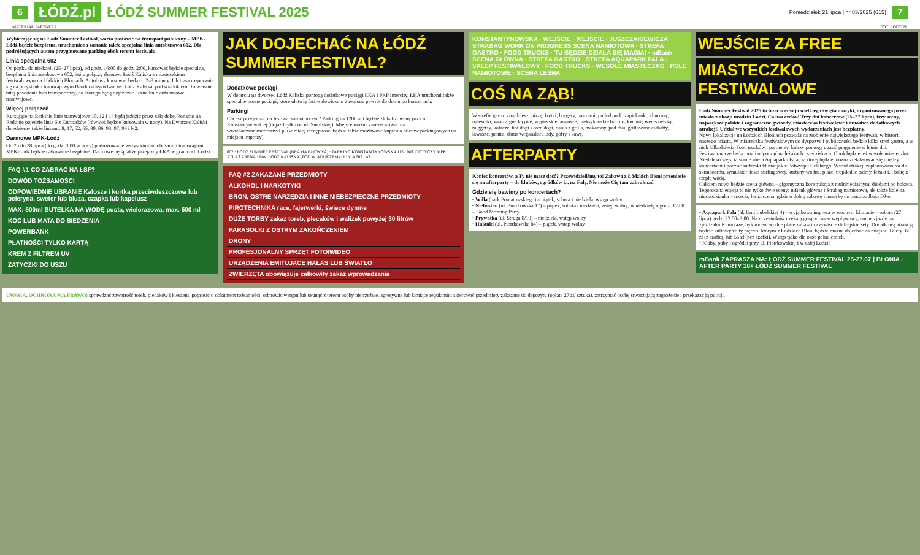6 ŁÓDŹ.pl ŁÓDŹ SUMMER FESTIVAL 2025 Poniedziałek 21 lipca | nr 83/2025 (615) 7
MATERIAŁ PARTNERA FOT. ŁÓDŹ.PL
Wybierając się na Łódź Summer Festival, warto postawić na transport publiczny – MPK-Łódź będzie bezpłatne, uruchomiona zostanie także specjalna linia autobusowa 602. Dla podróżujących autem przygotowano parking obok terenu festiwalu.
Linia specjalna 602
Od piątku do niedzieli (25–27 lipca), od godz. 16:00 do godz. 2:00, kursować będzie specjalna, bezpłatna linia autobusowa 602, która połączy dworzec Łódź Kaliska z miasteczkiem festiwalowym na Łódzkich Błoniach. Autobusy kursować będą co 2–3 minuty. Ich trasa rozpocznie się na przystanku tramwajowym Bandurskiego/dworzec Łódź Kaliska, pod wiaduktem. To właśnie tutaj powstanie hub transportowy, do którego będą dojeżdżać liczne linie autobusowe i tramwajowe.
Więcej połączeń
Kursujące na Retkinię linie tramwajowe 10, 12 i 14 będą jeździć przez całą dobę. Ponadto na Retkinię pojedzie linia 6 z Kurczaków (również będzie kursowała w nocy). Na Dworzec Kaliski dojedziemy także liniami: 8, 17, 52, 65, 80, 86, 93, 97, 99 i N2.
Darmowe MPK-Łódź
Od 25 do 28 lipca (do godz. 3:00 w nocy) podróżowanie wszystkimi autobusami i tramwajami MPK-Łódź będzie całkowicie bezpłatne. Darmowe będą także przejazdy ŁKA w granicach Łodzi.
FAQ #1 CO ZABRAĆ NA ŁSF?
DOWÓD TOŻSAMOŚCI
ODPOWIEDNIE UBRANIE Kalosze i kurtka przeciwdeszczowa lub peleryna, sweter lub bluza, czapka lub kapelusz
MAX: 500ml BUTELKA NA WODĘ pusta, wielorazowa, max. 500 ml
KOC LUB MATA DO SIEDZENIA
POWERBANK
PŁATNOŚCI TYLKO KARTĄ
KREM Z FILTREM UV
ZATYCZKI DO USZU
JAK DOJECHAĆ NA ŁÓDŹ SUMMER FESTIVAL?
Dodatkowe pociągi
W dotarciu na dworzec Łódź Kaliska pomogą dodatkowe pociągi ŁKA i PKP Intercity. ŁKA uruchomi także specjalne nocne pociągi, które ułatwią festiwalowiczom z regionu powrót do domu po koncertach.
Parkingi
Chcesz przyjechać na festiwal samochodem? Parking na 1200 aut będzie zlokalizowany przy ul. Konstantynowskiej (dojazd tylko od ul. Smulskiej). Miejsce można zarezerwować na www.lodzsummerfestival.pl (w miarę dostępności będzie także możliwość kupienia biletów parkingowych na miejscu imprezy).
602 · ŁÓDŹ SUMMER FESTIVAL (BRAMA GŁÓWNA) · PARKING KONSTANTYNOWSKA 115 · NIE DOTYCZY MPK · ATLAS ARENA · DW. ŁÓDŹ KALISKA (POD WIADUKTEM) · LINIA 602 · 43
FAQ #2 ZAKAZANE PRZEDMIOTY
ALKOHOL I NARKOTYKI
BROŃ, OSTRE NARZĘDZIA I INNE NIEBEZPIECZNE PRZEDMIOTY
PIROTECHNIKA race, fajerwerki, świece dymne
DUŻE TORBY zakaz toreb, plecaków i walizek powyżej 30 litrów
PARASOLKI Z OSTRYM ZAKOŃCZENIEM
DRONY
PROFESJONALNY SPRZĘT FOTO/WIDEO
URZĄDZENIA EMITUJĄCE HAŁAS LUB ŚWIATŁO
ZWIERZĘTA obowiązuje całkowity zakaz wprowadzania
KONSTANTYNOWSKA · WEJŚCIE · WEJŚCIE · JUSZCZAKIEWICZA · STRABAG WORK ON PROGRESS SCENA NAMIOTOWA · STREFA GASTRO · FOOD TRUCKS · TU BĘDZIE DZIAŁA SIĘ MAGIA! · mBank SCENA GŁÓWNA · STREFA GASTRO · STREFA AQUAPARK FALA · SKLEP FESTIWALOWY · FOOD TRUCKS · WESOŁE MIASTECZKO · POLE NAMIOTOWE · SCENA LEŚNA
COŚ NA ZĄB!
W strefie gastro znajdziesz: pizzę, frytki, burgery, pastrami, pulled pork, zapiekanki, churrosy, naleśniki, wrapy, grecką pitę, węgierskie langosze, meksykańskie burrito, kuchnię wenezuelską, nuggetsy, kołacze, hot dogi i corn dogi, dania z grilla, makarony, pad thai, grillowane ciabatty, lawasze, panini, dania wegańskie, lody, gofry i kawę.
AFTERPARTY
Koniec koncertów, a Ty nie masz dość? Przewidzieliśmy to! Zabawa z Łódzkich Błoni przeniesie się na afterparty – do klubów, ogródków i... na Falę. Nie może Cię tam zabraknąć!
Gdzie się bawimy po koncertach?
• Willa (park Poniatowskiego) – piątek, sobota i niedziela, wstęp wolny
• Niebostan (ul. Piotrkowska 17) – piątek, sobota i niedziela, wstęp wolny; w niedzielę o godz. 12:00 – Good Morning Party
• Prywatka (ul. Struga 8/10) – niedziela, wstęp wolny
• Hulanki (ul. Piotrkowska 84) – piątek, wstęp wolny
WEJŚCIE ZA FREE
MIASTECZKO FESTIWALOWE
Łódź Summer Festival 2025 to trzecia edycja wielkiego święta muzyki, organizowanego przez miasto z okazji urodzin Łodzi. Co nas czeka? Trzy dni koncertów (25–27 lipca), trzy sceny, największe polskie i zagraniczne gwiazdy, miasteczko festiwalowe i mnóstwo dodatkowych atrakcji! Udział we wszystkich festiwalowych wydarzeniach jest bezpłatny!
Nowa lokalizacja na Łódzkich Błoniach pozwala na zrobienie największego festiwalu w historii naszego miasta. W miasteczku festiwalowym do dyspozycji publiczności będzie kilka stref gastro, a w nich kilkadziesiąt food trucków i partnerzy, którzy pomogą ugasić pragnienie w letnie dni. Festiwalowicze będą mogli odpocząć na leżakach i siedziskach. Obok będzie też wesołe miasteczko.
Niedaleko wejścia stanie strefa Aquaparku Fala, w której będzie można zrelaksować się między koncertami i poczuć surferski klimat jak z Półwyspu Helskiego. Wśród atrakcji zaplanowano tor do skimboardu, symulator deski surfingowej, kurtyny wodne, plaże, tropikalne palmy, leżaki i... balię z ciepłą wodą.
Całkiem nowa będzie scena główna – gigantyczna konstrukcja z multimedialnymi diodami po bokach. Tegoroczna edycja to nie tylko dwie sceny: mBank główna i Strabag namiotowa, ale także kolejna niespodzianka – trzecia, leśna scena, gdzie o dobrą zabawę i muzykę do tańca zadbają DJ-e.
• Aquapark Fala (al. Unii Lubelskiej 4) – wyjątkowa impreza w wodnym klimacie – sobota (27 lipca) godz. 22:00–3:00. Na uczestników czekają gorący basen wypływowy, nocne zjazdy na zjeżdżalni Kamikaze, byk rodeo, wodne place zabaw i oczywiście didżejskie sety. Dodatkową atrakcją będzie kultowy żółty piętrus, którym z Łódzkich Błoni będzie można dojechać na miejsce. Bilety: 60 zł (z szafką) lub 55 zł (bez szafki). Wstęp tylko dla osób pełnoletnich.
• Kluby, puby i ogródki przy ul. Piotrkowskiej i w całej Łodzi!
mBank ZAPRASZA NA: ŁÓDŹ SUMMER FESTIVAL 25-27.07 | BŁONIA · AFTER PARTY 18+ ŁÓDŹ SUMMER FESTIVAL
UWAGA, OCHRONA MA PRAWO: sprawdzać zawartość toreb, plecaków i kieszeni; poprosić o dokument tożsamości; odmówić wstępu lub usunąć z terenu osoby nietrzeźwe, agresywne lub łamiące regulamin; skierować przedmioty zakazane do depozytu (opłata 27 zł/ sztuka), zatrzymać osobę stwarzającą zagrożenie i przekazać ją policji.